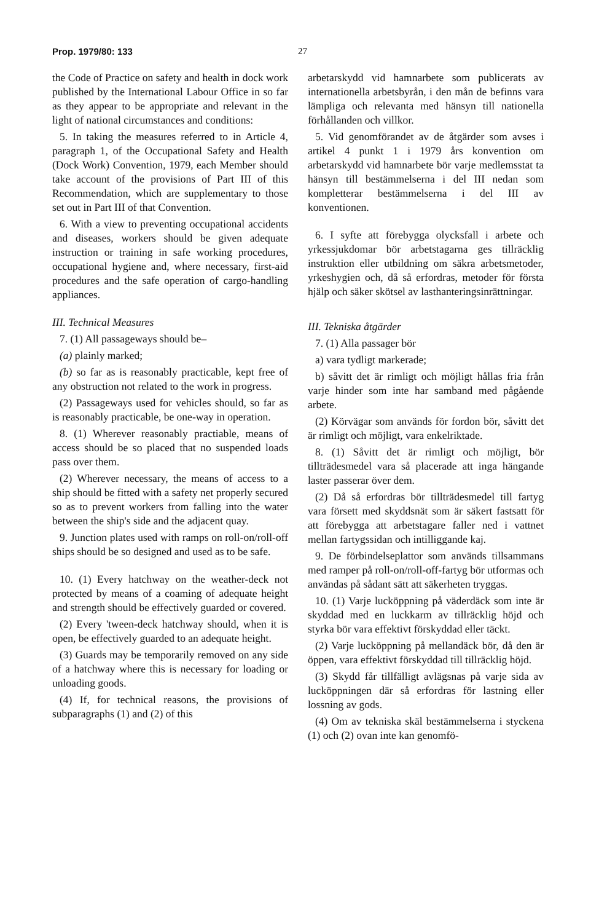Prop. 1979/80: 133 27
the Code of Practice on safety and health in dock work published by the International Labour Office in so far as they appear to be appropriate and relevant in the light of national circumstances and conditions:
5. In taking the measures referred to in Article 4, paragraph 1, of the Occupational Safety and Health (Dock Work) Convention, 1979, each Member should take account of the provisions of Part III of this Recommendation, which are supplementary to those set out in Part III of that Convention.
6. With a view to preventing occupational accidents and diseases, workers should be given adequate instruction or training in safe working procedures, occupational hygiene and, where necessary, first-aid procedures and the safe operation of cargo-handling appliances.
III. Technical Measures
7. (1) All passageways should be–
(a) plainly marked;
(b) so far as is reasonably practicable, kept free of any obstruction not related to the work in progress.
(2) Passageways used for vehicles should, so far as is reasonably practicable, be one-way in operation.
8. (1) Wherever reasonably practiable, means of access should be so placed that no suspended loads pass over them.
(2) Wherever necessary, the means of access to a ship should be fitted with a safety net properly secured so as to prevent workers from falling into the water between the ship's side and the adjacent quay.
9. Junction plates used with ramps on roll-on/roll-off ships should be so designed and used as to be safe.
10. (1) Every hatchway on the weather-deck not protected by means of a coaming of adequate height and strength should be effectively guarded or covered.
(2) Every 'tween-deck hatchway should, when it is open, be effectively guarded to an adequate height.
(3) Guards may be temporarily removed on any side of a hatchway where this is necessary for loading or unloading goods.
(4) If, for technical reasons, the provisions of subparagraphs (1) and (2) of this
arbetarskydd vid hamnarbete som publicerats av internationella arbetsbyrån, i den mån de befinns vara lämpliga och relevanta med hänsyn till nationella förhållanden och villkor.
5. Vid genomförandet av de åtgärder som avses i artikel 4 punkt 1 i 1979 års konvention om arbetarskydd vid hamnarbete bör varje medlemsstat ta hänsyn till bestämmelserna i del III nedan som kompletterar bestämmelserna i del III av konventionen.
6. I syfte att förebygga olycksfall i arbete och yrkessjukdomar bör arbetstagarna ges tillräcklig instruktion eller utbildning om säkra arbetsmetoder, yrkeshygien och, då så erfordras, metoder för första hjälp och säker skötsel av lasthanteringsinrättningar.
III. Tekniska åtgärder
7. (1) Alla passager bör
a) vara tydligt markerade;
b) såvitt det är rimligt och möjligt hållas fria från varje hinder som inte har samband med pågående arbete.
(2) Körvägar som används för fordon bör, såvitt det är rimligt och möjligt, vara enkelriktade.
8. (1) Såvitt det är rimligt och möjligt, bör tillträdesmedel vara så placerade att inga hängande laster passerar över dem.
(2) Då så erfordras bör tillträdesmedel till fartyg vara försett med skyddsnät som är säkert fastsatt för att förebygga att arbetstagare faller ned i vattnet mellan fartygssidan och intilliggande kaj.
9. De förbindelseplattor som används tillsammans med ramper på roll-on/roll-off-fartyg bör utformas och användas på sådant sätt att säkerheten tryggas.
10. (1) Varje lucköppning på väderdäck som inte är skyddad med en luckkarm av tillräcklig höjd och styrka bör vara effektivt förskyddad eller täckt.
(2) Varje lucköppning på mellandäck bör, då den är öppen, vara effektivt förskyddad till tillräcklig höjd.
(3) Skydd får tillfälligt avlägsnas på varje sida av lucköppningen där så erfordras för lastning eller lossning av gods.
(4) Om av tekniska skäl bestämmelserna i styckena (1) och (2) ovan inte kan genomfö-